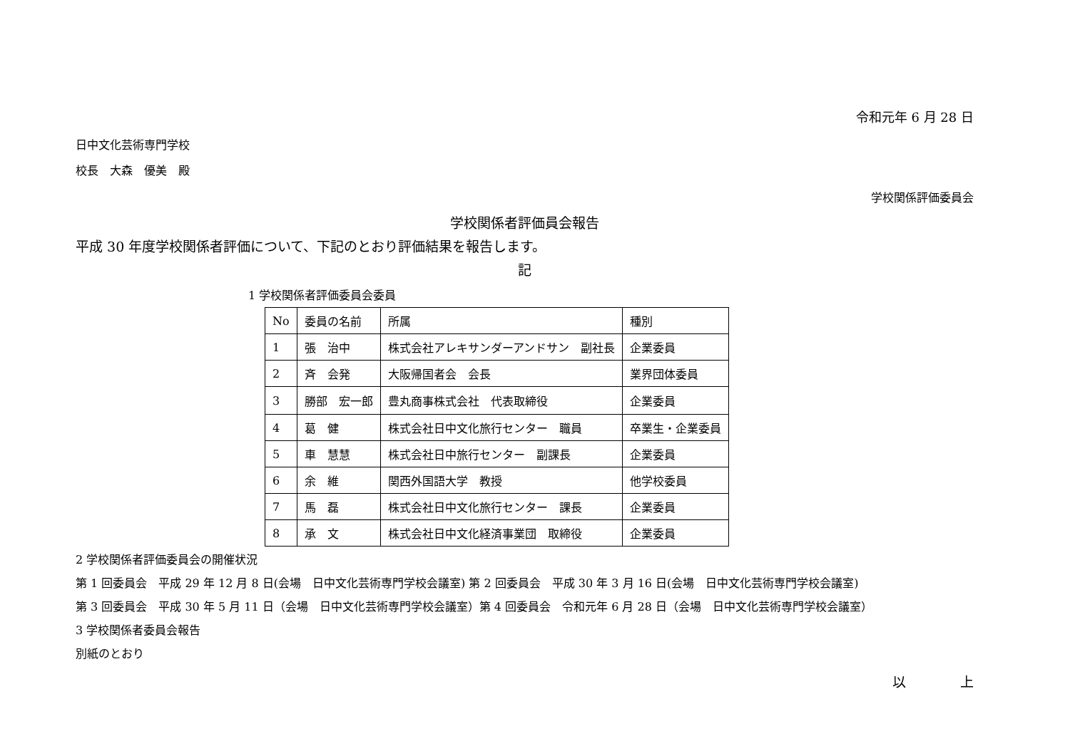令和元年 6 月 28 日
日中文化芸術専門学校
校長　大森　優美　殿
学校関係評価委員会
学校関係者評価員会報告
平成 30 年度学校関係者評価について、下記のとおり評価結果を報告します。
記
1 学校関係者評価委員会委員
| No | 委員の名前 | 所属 | 種別 |
| 1 | 張 治中 | 株式会社アレキサンダーアンドサン 副社長 | 企業委員 |
| 2 | 斉 会発 | 大阪帰国者会 会長 | 業界団体委員 |
| 3 | 勝部 宏一郎 | 豊丸商事株式会社 代表取締役 | 企業委員 |
| 4 | 葛 健 | 株式会社日中文化旅行センター 職員 | 卒業生・企業委員 |
| 5 | 車 慧慧 | 株式会社日中旅行センター 副課長 | 企業委員 |
| 6 | 余 維 | 関西外国語大学 教授 | 他学校委員 |
| 7 | 馬 磊 | 株式会社日中文化旅行センター 課長 | 企業委員 |
| 8 | 承 文 | 株式会社日中文化経済事業団 取締役 | 企業委員 |
2 学校関係者評価委員会の開催状況
第 1 回委員会　平成 29 年 12 月 8 日(会場　日中文化芸術専門学校会議室) 第 2 回委員会　平成 30 年 3 月 16 日(会場　日中文化芸術専門学校会議室)
第 3 回委員会　平成 30 年 5 月 11 日（会場　日中文化芸術専門学校会議室）第 4 回委員会　令和元年 6 月 28 日（会場　日中文化芸術専門学校会議室）
3 学校関係者委員会報告
別紙のとおり
以　　　　上